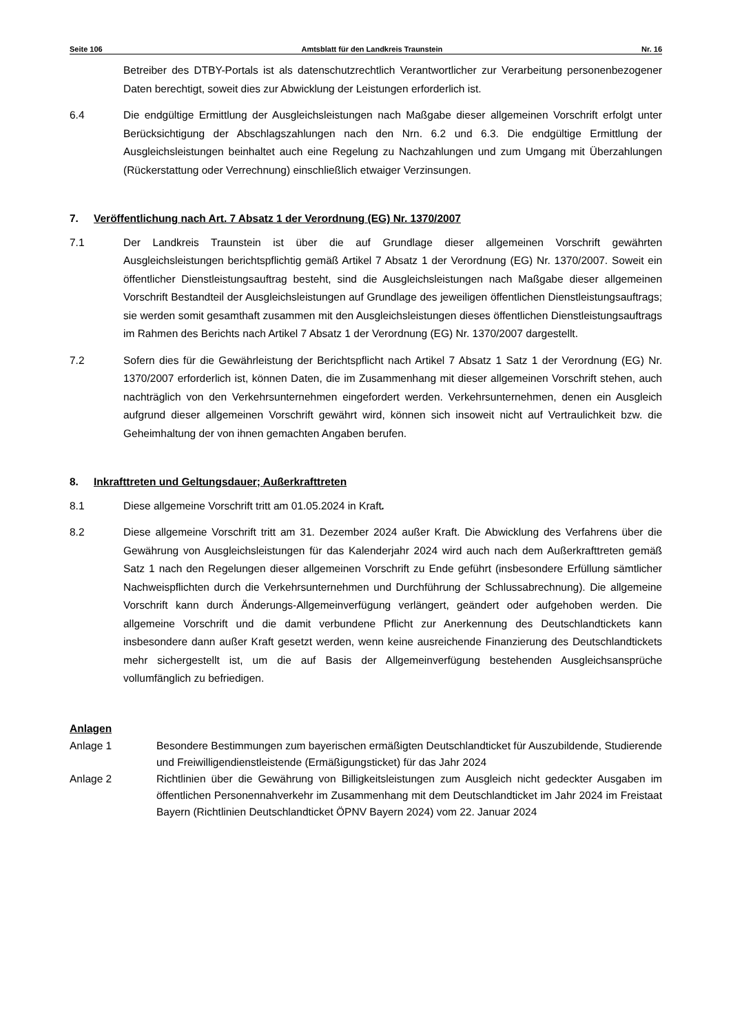Seite 106 Amtsblatt für den Landkreis Traunstein Nr. 16
Betreiber des DTBY-Portals ist als datenschutzrechtlich Verantwortlicher zur Verarbeitung personenbezogener Daten berechtigt, soweit dies zur Abwicklung der Leistungen erforderlich ist.
6.4 Die endgültige Ermittlung der Ausgleichsleistungen nach Maßgabe dieser allgemeinen Vorschrift erfolgt unter Berücksichtigung der Abschlagszahlungen nach den Nrn. 6.2 und 6.3. Die endgültige Ermittlung der Ausgleichsleistungen beinhaltet auch eine Regelung zu Nachzahlungen und zum Umgang mit Überzahlungen (Rückerstattung oder Verrechnung) einschließlich etwaiger Verzinsungen.
7. Veröffentlichung nach Art. 7 Absatz 1 der Verordnung (EG) Nr. 1370/2007
7.1 Der Landkreis Traunstein ist über die auf Grundlage dieser allgemeinen Vorschrift gewährten Ausgleichsleistungen berichtspflichtig gemäß Artikel 7 Absatz 1 der Verordnung (EG) Nr. 1370/2007. Soweit ein öffentlicher Dienstleistungsauftrag besteht, sind die Ausgleichsleistungen nach Maßgabe dieser allgemeinen Vorschrift Bestandteil der Ausgleichsleistungen auf Grundlage des jeweiligen öffentlichen Dienstleistungsauftrags; sie werden somit gesamthaft zusammen mit den Ausgleichsleistungen dieses öffentlichen Dienstleistungsauftrags im Rahmen des Berichts nach Artikel 7 Absatz 1 der Verordnung (EG) Nr. 1370/2007 dargestellt.
7.2 Sofern dies für die Gewährleistung der Berichtspflicht nach Artikel 7 Absatz 1 Satz 1 der Verordnung (EG) Nr. 1370/2007 erforderlich ist, können Daten, die im Zusammenhang mit dieser allgemeinen Vorschrift stehen, auch nachträglich von den Verkehrsunternehmen eingefordert werden. Verkehrsunternehmen, denen ein Ausgleich aufgrund dieser allgemeinen Vorschrift gewährt wird, können sich insoweit nicht auf Vertraulichkeit bzw. die Geheimhaltung der von ihnen gemachten Angaben berufen.
8. Inkrafttreten und Geltungsdauer; Außerkrafttreten
8.1 Diese allgemeine Vorschrift tritt am 01.05.2024 in Kraft.
8.2 Diese allgemeine Vorschrift tritt am 31. Dezember 2024 außer Kraft. Die Abwicklung des Verfahrens über die Gewährung von Ausgleichsleistungen für das Kalenderjahr 2024 wird auch nach dem Außerkrafttreten gemäß Satz 1 nach den Regelungen dieser allgemeinen Vorschrift zu Ende geführt (insbesondere Erfüllung sämtlicher Nachweispflichten durch die Verkehrsunternehmen und Durchführung der Schlussabrechnung). Die allgemeine Vorschrift kann durch Änderungs-Allgemeinverfügung verlängert, geändert oder aufgehoben werden. Die allgemeine Vorschrift und die damit verbundene Pflicht zur Anerkennung des Deutschlandtickets kann insbesondere dann außer Kraft gesetzt werden, wenn keine ausreichende Finanzierung des Deutschlandtickets mehr sichergestellt ist, um die auf Basis der Allgemeinverfügung bestehenden Ausgleichsansprüche vollumfänglich zu befriedigen.
Anlagen
Anlage 1 Besondere Bestimmungen zum bayerischen ermäßigten Deutschlandticket für Auszubildende, Studierende und Freiwilligendienstleistende (Ermäßigungsticket) für das Jahr 2024
Anlage 2 Richtlinien über die Gewährung von Billigkeitsleistungen zum Ausgleich nicht gedeckter Ausgaben im öffentlichen Personennahverkehr im Zusammenhang mit dem Deutschlandticket im Jahr 2024 im Freistaat Bayern (Richtlinien Deutschlandticket ÖPNV Bayern 2024) vom 22. Januar 2024